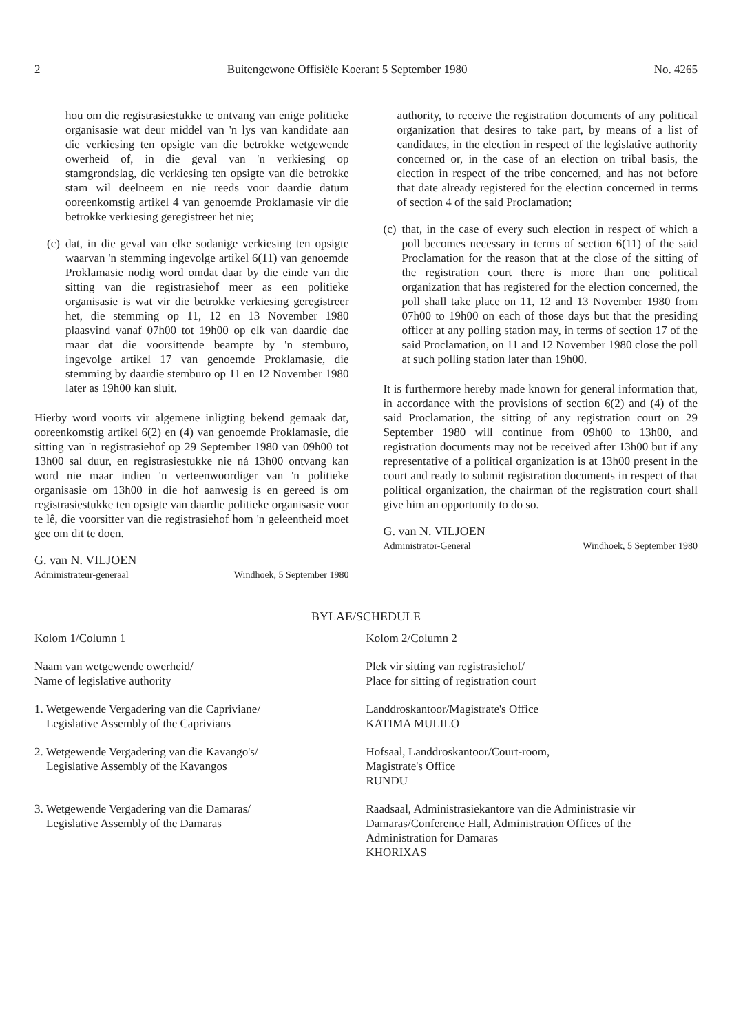2 Buitengewone Offisiële Koerant 5 September 1980 No. 4265
hou om die registrasiestukke te ontvang van enige politieke organisasie wat deur middel van 'n lys van kandidate aan die verkiesing ten opsigte van die betrokke wetgewende owerheid of, in die geval van 'n verkiesing op stamgrondslag, die verkiesing ten opsigte van die betrokke stam wil deelneem en nie reeds voor daardie datum ooreenkomstig artikel 4 van genoemde Proklamasie vir die betrokke verkiesing geregistreer het nie;
(c) dat, in die geval van elke sodanige verkiesing ten opsigte waarvan 'n stemming ingevolge artikel 6(11) van genoemde Proklamasie nodig word omdat daar by die einde van die sitting van die registrasiehof meer as een politieke organisasie is wat vir die betrokke verkiesing geregistreer het, die stemming op 11, 12 en 13 November 1980 plaasvind vanaf 07h00 tot 19h00 op elk van daardie dae maar dat die voorsittende beampte by 'n stemburo, ingevolge artikel 17 van genoemde Proklamasie, die stemming by daardie stemburo op 11 en 12 November 1980 later as 19h00 kan sluit.
Hierby word voorts vir algemene inligting bekend gemaak dat, ooreenkomstig artikel 6(2) en (4) van genoemde Proklamasie, die sitting van 'n registrasiehof op 29 September 1980 van 09h00 tot 13h00 sal duur, en registrasiestukke nie ná 13h00 ontvang kan word nie maar indien 'n verteenwoordiger van 'n politieke organisasie om 13h00 in die hof aanwesig is en gereed is om registrasiestukke ten opsigte van daardie politieke organisasie voor te lê, die voorsitter van die registrasiehof hom 'n geleentheid moet gee om dit te doen.
G. van N. VILJOEN
Administrateur-generaal Windhoek, 5 September 1980
authority, to receive the registration documents of any political organization that desires to take part, by means of a list of candidates, in the election in respect of the legislative authority concerned or, in the case of an election on tribal basis, the election in respect of the tribe concerned, and has not before that date already registered for the election concerned in terms of section 4 of the said Proclamation;
(c) that, in the case of every such election in respect of which a poll becomes necessary in terms of section 6(11) of the said Proclamation for the reason that at the close of the sitting of the registration court there is more than one political organization that has registered for the election concerned, the poll shall take place on 11, 12 and 13 November 1980 from 07h00 to 19h00 on each of those days but that the presiding officer at any polling station may, in terms of section 17 of the said Proclamation, on 11 and 12 November 1980 close the poll at such polling station later than 19h00.
It is furthermore hereby made known for general information that, in accordance with the provisions of section 6(2) and (4) of the said Proclamation, the sitting of any registration court on 29 September 1980 will continue from 09h00 to 13h00, and registration documents may not be received after 13h00 but if any representative of a political organization is at 13h00 present in the court and ready to submit registration documents in respect of that political organization, the chairman of the registration court shall give him an opportunity to do so.
G. van N. VILJOEN
Administrator-General Windhoek, 5 September 1980
BYLAE/SCHEDULE
| Kolom 1/Column 1 | Kolom 2/Column 2 |
| --- | --- |
| Naam van wetgewende owerheid/ Name of legislative authority | Plek vir sitting van registrasiehof/ Place for sitting of registration court |
| 1. Wetgewende Vergadering van die Capriviane/ Legislative Assembly of the Caprivians | Landdroskantoor/Magistrate's Office KATIMA MULILO |
| 2. Wetgewende Vergadering van die Kavango's/ Legislative Assembly of the Kavangos | Hofsaal, Landdroskantoor/Court-room, Magistrate's Office RUNDU |
| 3. Wetgewende Vergadering van die Damaras/ Legislative Assembly of the Damaras | Raadsaal, Administrasiekantore van die Administrasie vir Damaras/Conference Hall, Administration Offices of the Administration for Damaras KHORIXAS |